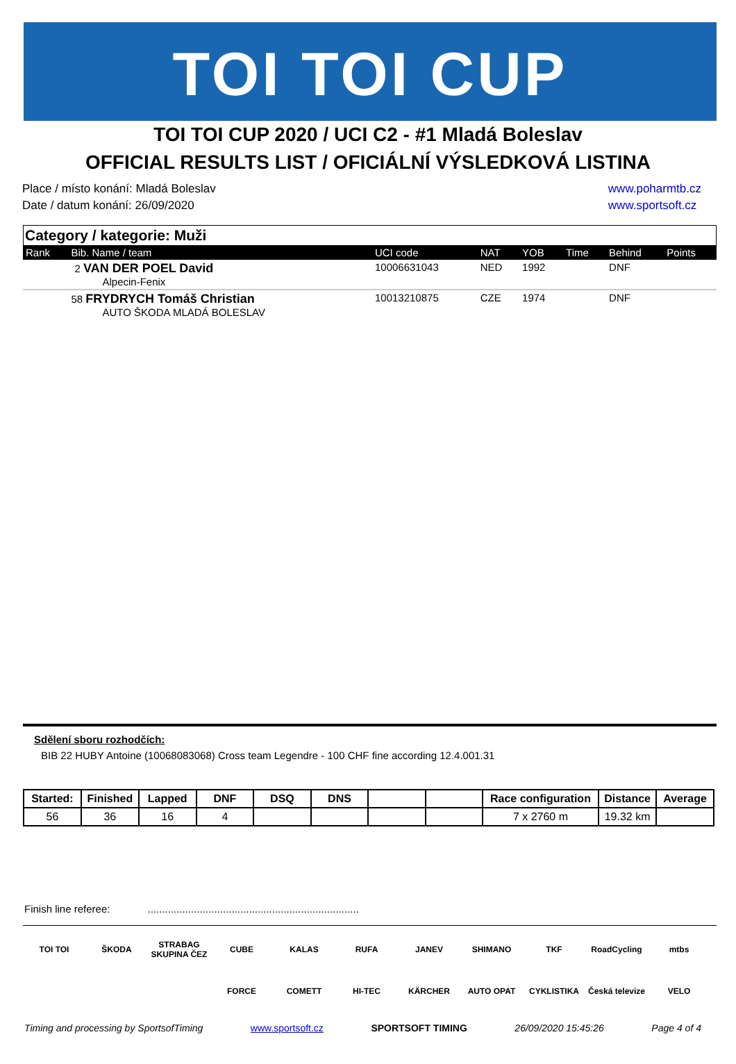TOI TOI CUP
TOI TOI CUP 2020 / UCI C2 - #1 Mladá Boleslav
OFFICIAL RESULTS LIST / OFICIÁLNÍ VÝSLEDKOVÁ LISTINA
Place / místo konání: Mladá Boleslav
Date / datum konání: 26/09/2020
www.poharmtb.cz
www.sportsoft.cz
Category / kategorie: Muži
| Rank | Bib. Name / team | UCI code | NAT | YOB | Time | Behind | Points |
| --- | --- | --- | --- | --- | --- | --- | --- |
| | 2 VAN DER POEL David Alpecin-Fenix | 10006631043 | NED | 1992 | | DNF | |
| | 58 FRYDRYCH Tomáš Christian AUTO ŠKODA MLADÁ BOLESLAV | 10013210875 | CZE | 1974 | | DNF | |
Sdělení sboru rozhodčích:
BIB 22 HUBY Antoine (10068083068) Cross team Legendre - 100 CHF fine according 12.4.001.31
| Started: | Finished | Lapped | DNF | DSQ | DNS | | | Race configuration | Distance | Average |
| --- | --- | --- | --- | --- | --- | --- | --- | --- | --- | --- |
| 56 | 36 | 16 | 4 | | | | | 7 x 2760 m | 19.32 km | |
Finish line referee: .........................................................................
TOI TOI ŠKODA STRABAG SKUPINA ČEZ CUBE KALAS RUFA JANEV SHIMANO TKF RoadCycling mtbs FORCE COMETT HI-TEC KÄRCHER AUTO OPAT CYKLISTIKA Česká televize VELO
Timing and processing by SportsofTiming www.sportsoft.cz SPORTSOFT TIMING 26/09/2020 15:45:26 Page 4 of 4